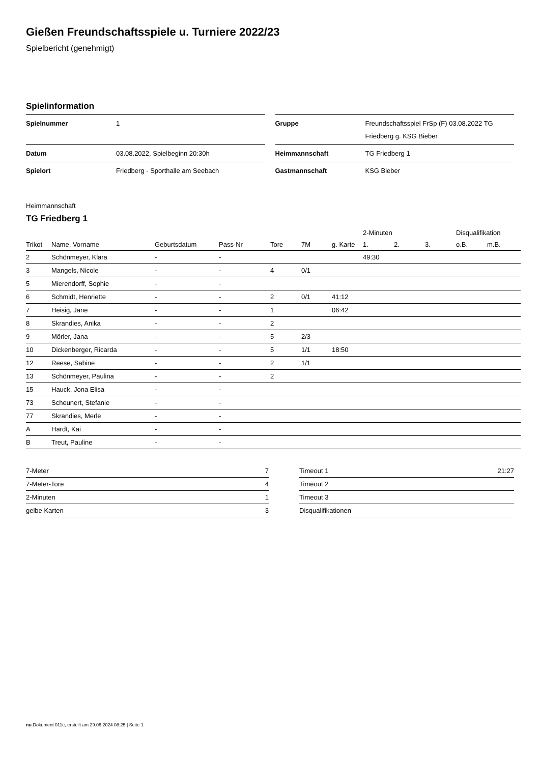Gießen Freundschaftsspiele u. Turniere 2022/23
Spielbericht (genehmigt)
Spielinformation
| Spielnummer | 1 |
| Datum | 03.08.2022, Spielbeginn 20:30h |
| Spielort | Friedberg - Sporthalle am Seebach |
| Gruppe | Freundschaftsspiel FrSp (F) 03.08.2022 TG Friedberg g. KSG Bieber |
| Heimmannschaft | TG Friedberg 1 |
| Gastmannschaft | KSG Bieber |
Heimmannschaft
TG Friedberg 1
| | | | | | | | 2-Minuten | | | Disqualifikation | |
| --- | --- | --- | --- | --- | --- | --- | --- | --- | --- | --- | --- |
| Trikot | Name, Vorname | Geburtsdatum | Pass-Nr | Tore | 7M | g. Karte | 1. | 2. | 3. | o.B. | m.B. |
| 2 | Schönmeyer, Klara | - | - | | | | 49:30 | | | | |
| 3 | Mangels, Nicole | - | - | 4 | 0/1 | | | | | | |
| 5 | Mierendorff, Sophie | - | - | | | | | | | | |
| 6 | Schmidt, Henriette | - | - | 2 | 0/1 | 41:12 | | | | | |
| 7 | Heisig, Jane | - | - | 1 | | 06:42 | | | | | |
| 8 | Skrandies, Anika | - | - | 2 | | | | | | | |
| 9 | Mörler, Jana | - | - | 5 | 2/3 | | | | | | |
| 10 | Dickenberger, Ricarda | - | - | 5 | 1/1 | 18:50 | | | | | |
| 12 | Reese, Sabine | - | - | 2 | 1/1 | | | | | | |
| 13 | Schönmeyer, Paulina | - | - | 2 | | | | | | | |
| 15 | Hauck, Jona Elisa | - | - | | | | | | | | |
| 73 | Scheunert, Stefanie | - | - | | | | | | | | |
| 77 | Skrandies, Merle | - | - | | | | | | | | |
| A | Hardt, Kai | - | - | | | | | | | | |
| B | Treut, Pauline | - | - | | | | | | | | |
| 7-Meter | 7 |
| 7-Meter-Tore | 4 |
| 2-Minuten | 1 |
| gelbe Karten | 3 |
| Timeout 1 | 21:27 |
| Timeout 2 | |
| Timeout 3 | |
| Disqualifikationen | |
nu.Dokument 011e, erstellt am 29.06.2024 08:25 | Seite 1